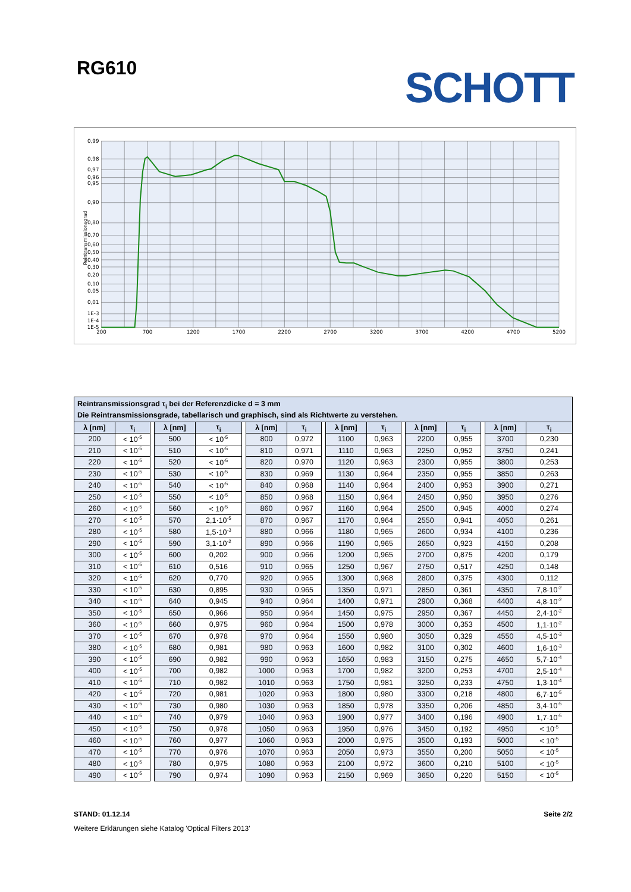RG610
SCHOTT
0,99
0,98
0,97
0,96
0,95
0,90
0,80
0,70
0,60
0,50
0,40
0,30
0,20
0,10
0,05
0,01
1E-3
1E-4
1E-5
Reintransmissionsgrad
200
700
1200
1700
2200
2700
3200
3700
4200
4700
5200
| Reintransmissionsgrad τ<sub>i</sub> bei der Referenzdicke d = 3 mm Die Reintransmissionsgrade, tabellarisch und graphisch, sind als Richtwerte zu verstehen. | | | | | | | | | | | | | | | | |
| λ [nm] | τ<sub>i</sub> | | λ [nm] | τ<sub>i</sub> | | λ [nm] | τ<sub>i</sub> | | λ [nm] | τ<sub>i</sub> | | λ [nm] | τ<sub>i</sub> | | λ [nm] | τ<sub>i</sub> |
| 200 | < 10<sup>-5</sup> | | 500 | < 10<sup>-5</sup> | | 800 | 0,972 | | 1100 | 0,963 | | 2200 | 0,955 | | 3700 | 0,230 |
| 210 | < 10<sup>-5</sup> | | 510 | < 10<sup>-5</sup> | | 810 | 0,971 | | 1110 | 0,963 | | 2250 | 0,952 | | 3750 | 0,241 |
| 220 | < 10<sup>-5</sup> | | 520 | < 10<sup>-5</sup> | | 820 | 0,970 | | 1120 | 0,963 | | 2300 | 0,955 | | 3800 | 0,253 |
| 230 | < 10<sup>-5</sup> | | 530 | < 10<sup>-5</sup> | | 830 | 0,969 | | 1130 | 0,964 | | 2350 | 0,955 | | 3850 | 0,263 |
| 240 | < 10<sup>-5</sup> | | 540 | < 10<sup>-5</sup> | | 840 | 0,968 | | 1140 | 0,964 | | 2400 | 0,953 | | 3900 | 0,271 |
| 250 | < 10<sup>-5</sup> | | 550 | < 10<sup>-5</sup> | | 850 | 0,968 | | 1150 | 0,964 | | 2450 | 0,950 | | 3950 | 0,276 |
| 260 | < 10<sup>-5</sup> | | 560 | < 10<sup>-5</sup> | | 860 | 0,967 | | 1160 | 0,964 | | 2500 | 0,945 | | 4000 | 0,274 |
| 270 | < 10<sup>-5</sup> | | 570 | 2,1·10<sup>-5</sup> | | 870 | 0,967 | | 1170 | 0,964 | | 2550 | 0,941 | | 4050 | 0,261 |
| 280 | < 10<sup>-5</sup> | | 580 | 1,5·10<sup>-3</sup> | | 880 | 0,966 | | 1180 | 0,965 | | 2600 | 0,934 | | 4100 | 0,236 |
| 290 | < 10<sup>-5</sup> | | 590 | 3,1·10<sup>-2</sup> | | 890 | 0,966 | | 1190 | 0,965 | | 2650 | 0,923 | | 4150 | 0,208 |
| 300 | < 10<sup>-5</sup> | | 600 | 0,202 | | 900 | 0,966 | | 1200 | 0,965 | | 2700 | 0,875 | | 4200 | 0,179 |
| 310 | < 10<sup>-5</sup> | | 610 | 0,516 | | 910 | 0,965 | | 1250 | 0,967 | | 2750 | 0,517 | | 4250 | 0,148 |
| 320 | < 10<sup>-5</sup> | | 620 | 0,770 | | 920 | 0,965 | | 1300 | 0,968 | | 2800 | 0,375 | | 4300 | 0,112 |
| 330 | < 10<sup>-5</sup> | | 630 | 0,895 | | 930 | 0,965 | | 1350 | 0,971 | | 2850 | 0,361 | | 4350 | 7,8·10<sup>-2</sup> |
| 340 | < 10<sup>-5</sup> | | 640 | 0,945 | | 940 | 0,964 | | 1400 | 0,971 | | 2900 | 0,368 | | 4400 | 4,8·10<sup>-2</sup> |
| 350 | < 10<sup>-5</sup> | | 650 | 0,966 | | 950 | 0,964 | | 1450 | 0,975 | | 2950 | 0,367 | | 4450 | 2,4·10<sup>-2</sup> |
| 360 | < 10<sup>-5</sup> | | 660 | 0,975 | | 960 | 0,964 | | 1500 | 0,978 | | 3000 | 0,353 | | 4500 | 1,1·10<sup>-2</sup> |
| 370 | < 10<sup>-5</sup> | | 670 | 0,978 | | 970 | 0,964 | | 1550 | 0,980 | | 3050 | 0,329 | | 4550 | 4,5·10<sup>-3</sup> |
| 380 | < 10<sup>-5</sup> | | 680 | 0,981 | | 980 | 0,963 | | 1600 | 0,982 | | 3100 | 0,302 | | 4600 | 1,6·10<sup>-3</sup> |
| 390 | < 10<sup>-5</sup> | | 690 | 0,982 | | 990 | 0,963 | | 1650 | 0,983 | | 3150 | 0,275 | | 4650 | 5,7·10<sup>-4</sup> |
| 400 | < 10<sup>-5</sup> | | 700 | 0,982 | | 1000 | 0,963 | | 1700 | 0,982 | | 3200 | 0,253 | | 4700 | 2,5·10<sup>-4</sup> |
| 410 | < 10<sup>-5</sup> | | 710 | 0,982 | | 1010 | 0,963 | | 1750 | 0,981 | | 3250 | 0,233 | | 4750 | 1,3·10<sup>-4</sup> |
| 420 | < 10<sup>-5</sup> | | 720 | 0,981 | | 1020 | 0,963 | | 1800 | 0,980 | | 3300 | 0,218 | | 4800 | 6,7·10<sup>-5</sup> |
| 430 | < 10<sup>-5</sup> | | 730 | 0,980 | | 1030 | 0,963 | | 1850 | 0,978 | | 3350 | 0,206 | | 4850 | 3,4·10<sup>-5</sup> |
| 440 | < 10<sup>-5</sup> | | 740 | 0,979 | | 1040 | 0,963 | | 1900 | 0,977 | | 3400 | 0,196 | | 4900 | 1,7·10<sup>-5</sup> |
| 450 | < 10<sup>-5</sup> | | 750 | 0,978 | | 1050 | 0,963 | | 1950 | 0,976 | | 3450 | 0,192 | | 4950 | < 10<sup>-5</sup> |
| 460 | < 10<sup>-5</sup> | | 760 | 0,977 | | 1060 | 0,963 | | 2000 | 0,975 | | 3500 | 0,193 | | 5000 | < 10<sup>-5</sup> |
| 470 | < 10<sup>-5</sup> | | 770 | 0,976 | | 1070 | 0,963 | | 2050 | 0,973 | | 3550 | 0,200 | | 5050 | < 10<sup>-5</sup> |
| 480 | < 10<sup>-5</sup> | | 780 | 0,975 | | 1080 | 0,963 | | 2100 | 0,972 | | 3600 | 0,210 | | 5100 | < 10<sup>-5</sup> |
| 490 | < 10<sup>-5</sup> | | 790 | 0,974 | | 1090 | 0,963 | | 2150 | 0,969 | | 3650 | 0,220 | | 5150 | < 10<sup>-5</sup> |
STAND: 01.12.14 Seite 2/2
Weitere Erklärungen siehe Katalog 'Optical Filters 2013'